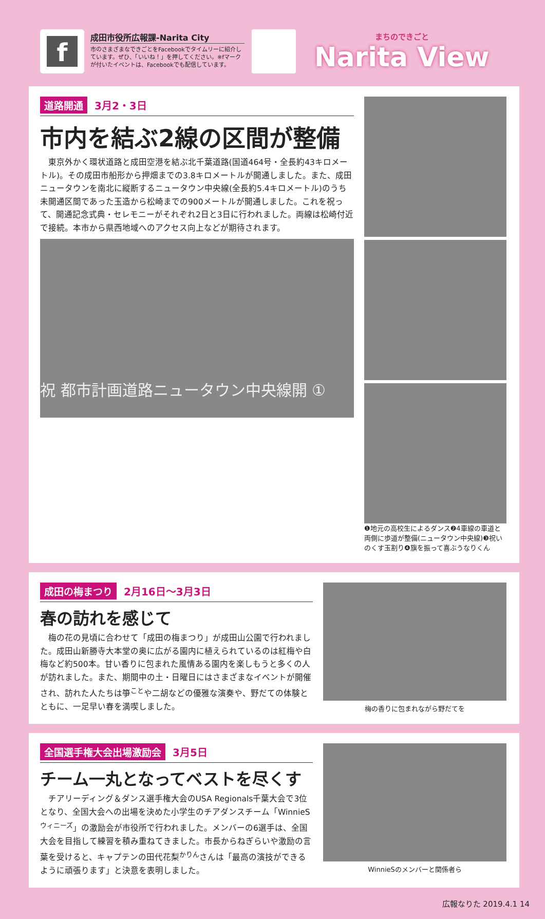f
成田市役所広報課-Narita City
市のさまざまなできごとをFacebookでタイムリーに紹介しています。ぜひ、「いいね！」を押してください。※fマークが付いたイベントは、Facebookでも配信しています。
まちのできごと
Narita View
道路開通 3月2・3日
市内を結ぶ2線の区間が整備
東京外かく環状道路と成田空港を結ぶ北千葉道路(国道464号・全長約43キロメートル)。その成田市船形から押畑までの3.8キロメートルが開通しました。また、成田ニュータウンを南北に縦断するニュータウン中央線(全長約5.4キロメートル)のうち未開通区間であった玉造から松崎までの900メートルが開通しました。これを祝って、開通記念式典・セレモニーがそれぞれ2日と3日に行われました。両線は松崎付近で接続。本市から県西地域へのアクセス向上などが期待されます。
祝 都市計画道路ニュータウン中央線開 ①
❶地元の高校生によるダンス❷4車線の車道と両側に歩道が整備(ニュータウン中央線)❸祝いのくす玉割り❹旗を振って喜ぶうなりくん
成田の梅まつり 2月16日～3月3日
春の訪れを感じて
梅の花の見頃に合わせて「成田の梅まつり」が成田山公園で行われました。成田山新勝寺大本堂の奥に広がる園内に植えられているのは紅梅や白梅など約500本。甘い香りに包まれた風情ある園内を楽しもうと多くの人が訪れました。また、期間中の土・日曜日にはさまざまなイベントが開催され、訪れた人たちは箏<sup>こと</sup>や二胡などの優雅な演奏や、野だての体験とともに、一足早い春を満喫しました。
梅の香りに包まれながら野だてを
全国選手権大会出場激励会 3月5日
チーム一丸となってベストを尽くす
チアリーディング＆ダンス選手権大会のUSA Regionals千葉大会で3位となり、全国大会への出場を決めた小学生のチアダンスチーム「WinnieS<sup>ウィニーズ</sup>」の激励会が市役所で行われました。メンバーの6選手は、全国大会を目指して練習を積み重ねてきました。市長からねぎらいや激励の言葉を受けると、キャプテンの田代花梨<sup>かりん</sup>さんは「最高の演技ができるように頑張ります」と決意を表明しました。
WinnieSのメンバーと関係者ら
広報なりた 2019.4.1 14